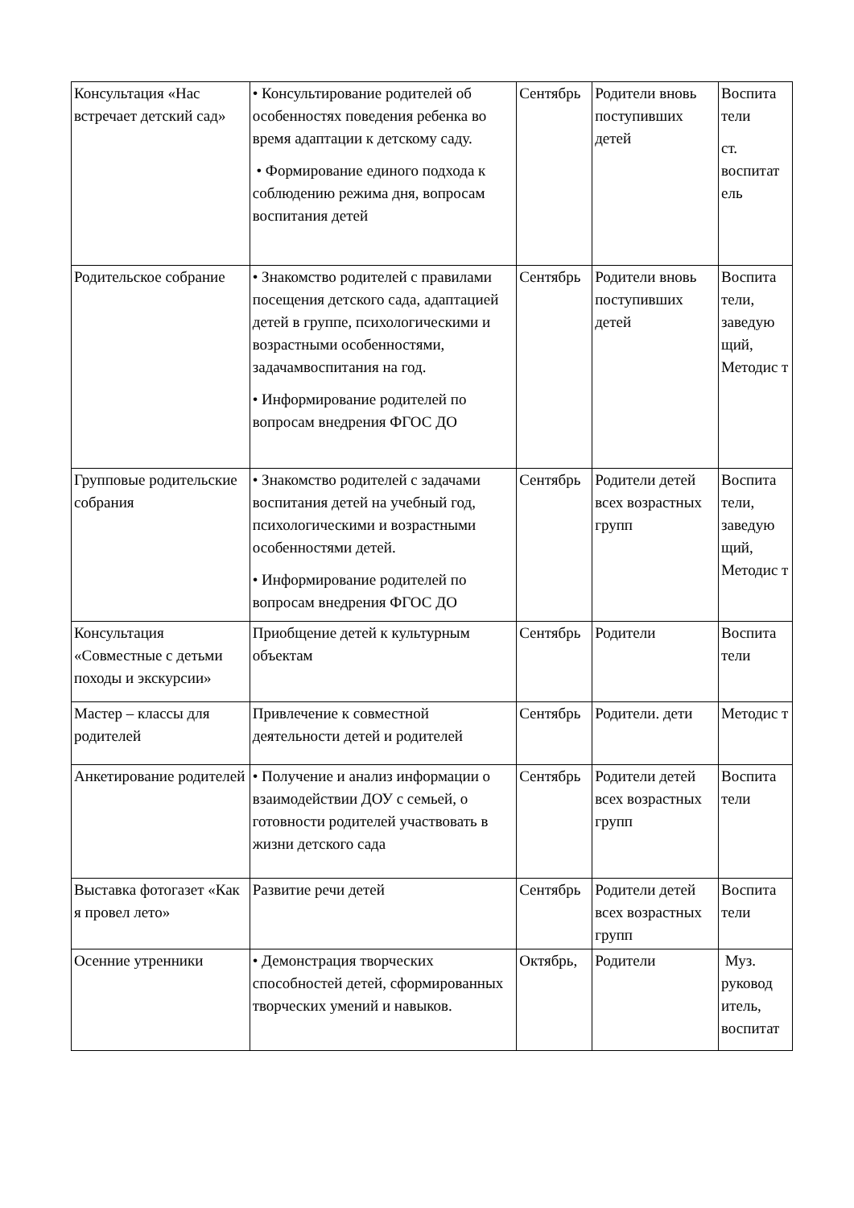| Консультация «Нас встречает детский сад» | • Консультирование родителей об особенностях поведения ребенка во время адаптации к детскому саду. • Формирование единого подхода к соблюдению режима дня, вопросам воспитания детей | Сентябрь | Родители вновь поступивших детей | Воспита тели ст. воспитат ель |
| Родительское собрание | • Знакомство родителей с правилами посещения детского сада, адаптацией детей в группе, психологическими и возрастными особенностями, задачамвоспитания на год. • Информирование родителей по вопросам внедрения ФГОС ДО | Сентябрь | Родители вновь поступивших детей | Воспита тели, заведую щий, Методис т |
| Групповые родительские собрания | • Знакомство родителей с задачами воспитания детей на учебный год, психологическими и возрастными особенностями детей. • Информирование родителей по вопросам внедрения ФГОС ДО | Сентябрь | Родители детей всех возрастных групп | Воспита тели, заведую щий, Методис т |
| Консультация «Совместные с детьми походы и экскурсии» | Приобщение детей к культурным объектам | Сентябрь | Родители | Воспита тели |
| Мастер – классы для родителей | Привлечение к совместной деятельности детей и родителей | Сентябрь | Родители. дети | Методис т |
| Анкетирование родителей | • Получение и анализ информации о взаимодействии ДОУ с семьей, о готовности родителей участвовать в жизни детского сада | Сентябрь | Родители детей всех возрастных групп | Воспита тели |
| Выставка фотогазет «Как я провел лето» | Развитие речи детей | Сентябрь | Родители детей всех возрастных групп | Воспита тели |
| Осенние утренники | • Демонстрация творческих способностей детей, сформированных творческих умений и навыков. | Октябрь, | Родители | Муз. руковод итель, воспитат |